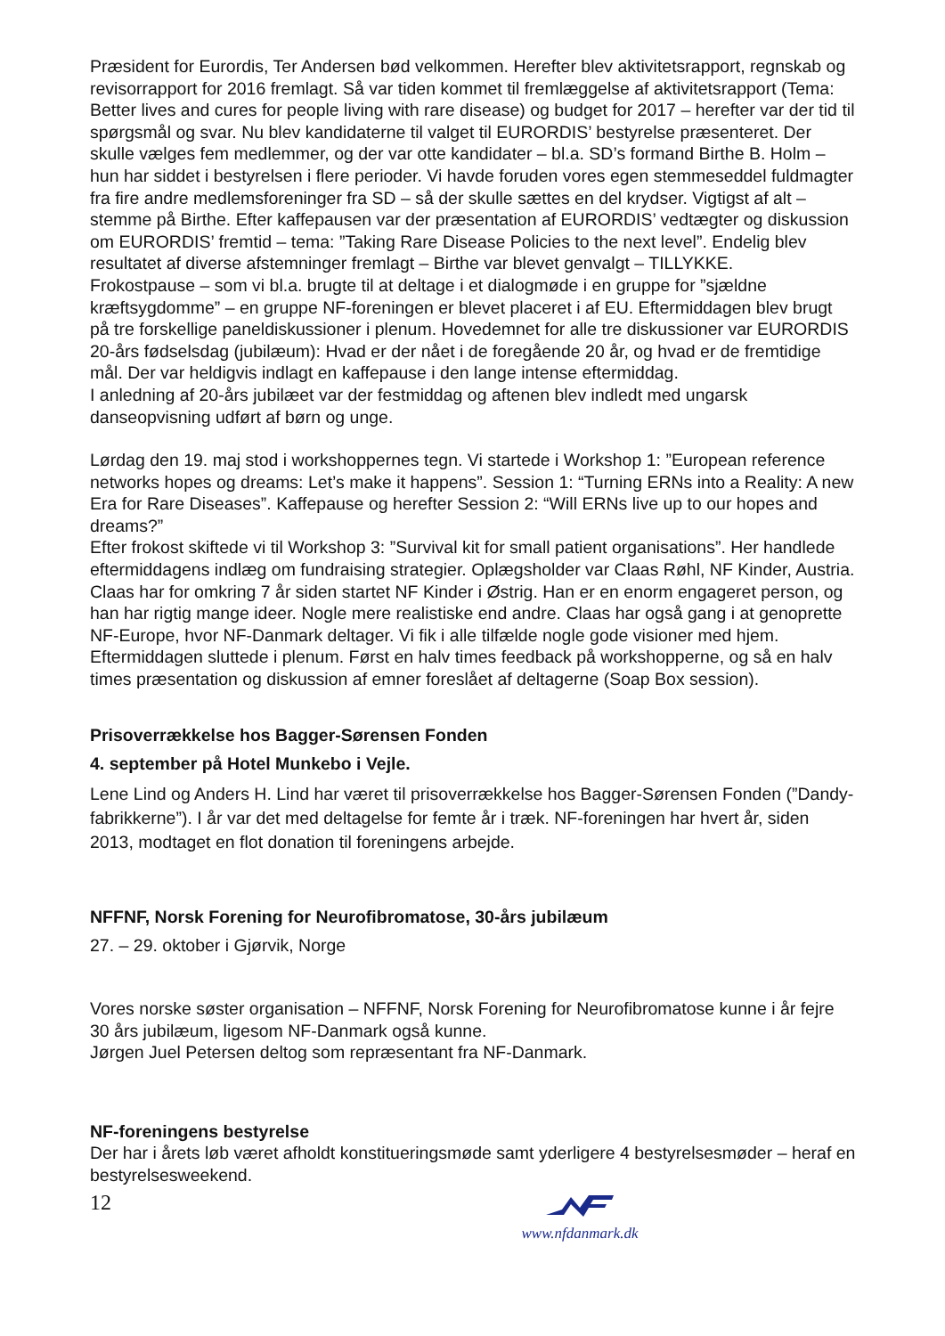Præsident for Eurordis, Ter Andersen bød velkommen. Herefter blev aktivitetsrapport, regnskab og revisorrapport for 2016 fremlagt. Så var tiden kommet til fremlæggelse af aktivitetsrapport (Tema: Better lives and cures for people living with rare disease) og budget for 2017 – herefter var der tid til spørgsmål og svar. Nu blev kandidaterne til valget til EURORDIS’ bestyrelse præsenteret. Der skulle vælges fem medlemmer, og der var otte kandidater – bl.a. SD’s formand Birthe B. Holm – hun har siddet i bestyrelsen i flere perioder. Vi havde foruden vores egen stemmeseddel fuldmagter fra fire andre medlemsforeninger fra SD – så der skulle sættes en del krydser. Vigtigst af alt – stemme på Birthe. Efter kaffepausen var der præsentation af EURORDIS’ vedtægter og diskussion om EURORDIS’ fremtid – tema: ”Taking Rare Disease Policies to the next level”. Endelig blev resultatet af diverse afstemninger fremlagt – Birthe var blevet genvalgt – TILLYKKE.
Frokostpause – som vi bl.a. brugte til at deltage i et dialogmøde i en gruppe for ”sjældne kræftsygdomme” – en gruppe NF-foreningen er blevet placeret i af EU. Eftermiddagen blev brugt på tre forskellige paneldiskussioner i plenum. Hovedemnet for alle tre diskussioner var EURORDIS 20-års fødselsdag (jubilæum): Hvad er der nået i de foregående 20 år, og hvad er de fremtidige mål. Der var heldigvis indlagt en kaffepause i den lange intense eftermiddag.
I anledning af 20-års jubilæet var der festmiddag og aftenen blev indledt med ungarsk danseopvisning udført af børn og unge.
Lørdag den 19. maj stod i workshoppernes tegn. Vi startede i Workshop 1: ”European reference networks hopes og dreams: Let’s make it happens”. Session 1: “Turning ERNs into a Reality: A new Era for Rare Diseases”. Kaffepause og herefter Session 2: “Will ERNs live up to our hopes and dreams?”
Efter frokost skiftede vi til Workshop 3: ”Survival kit for small patient organisations”. Her handlede eftermiddagens indlæg om fundraising strategier. Oplægsholder var Claas Røhl, NF Kinder, Austria. Claas har for omkring 7 år siden startet NF Kinder i Østrig. Han er en enorm engageret person, og han har rigtig mange ideer. Nogle mere realistiske end andre. Claas har også gang i at genoprette NF-Europe, hvor NF-Danmark deltager. Vi fik i alle tilfælde nogle gode visioner med hjem.
Eftermiddagen sluttede i plenum. Først en halv times feedback på workshopperne, og så en halv times præsentation og diskussion af emner foreslået af deltagerne (Soap Box session).
Prisoverrækkelse hos Bagger-Sørensen Fonden
4. september på Hotel Munkebo i Vejle.
Lene Lind og Anders H. Lind har været til prisoverrækkelse hos Bagger-Sørensen Fonden (”Dandy-fabrikkerne”). I år var det med deltagelse for femte år i træk. NF-foreningen har hvert år, siden 2013, modtaget en flot donation til foreningens arbejde.
NFFNF, Norsk Forening for Neurofibromatose, 30-års jubilæum
27. – 29. oktober i Gjørvik, Norge
Vores norske søster organisation – NFFNF, Norsk Forening for Neurofibromatose kunne i år fejre 30 års jubilæum, ligesom NF-Danmark også kunne.
Jørgen Juel Petersen deltog som repræsentant fra NF-Danmark.
NF-foreningens bestyrelse
Der har i årets løb været afholdt konstitueringsmøde samt yderligere 4 bestyrelsesmøder – heraf en bestyrelsesweekend.
12
www.nfdanmark.dk